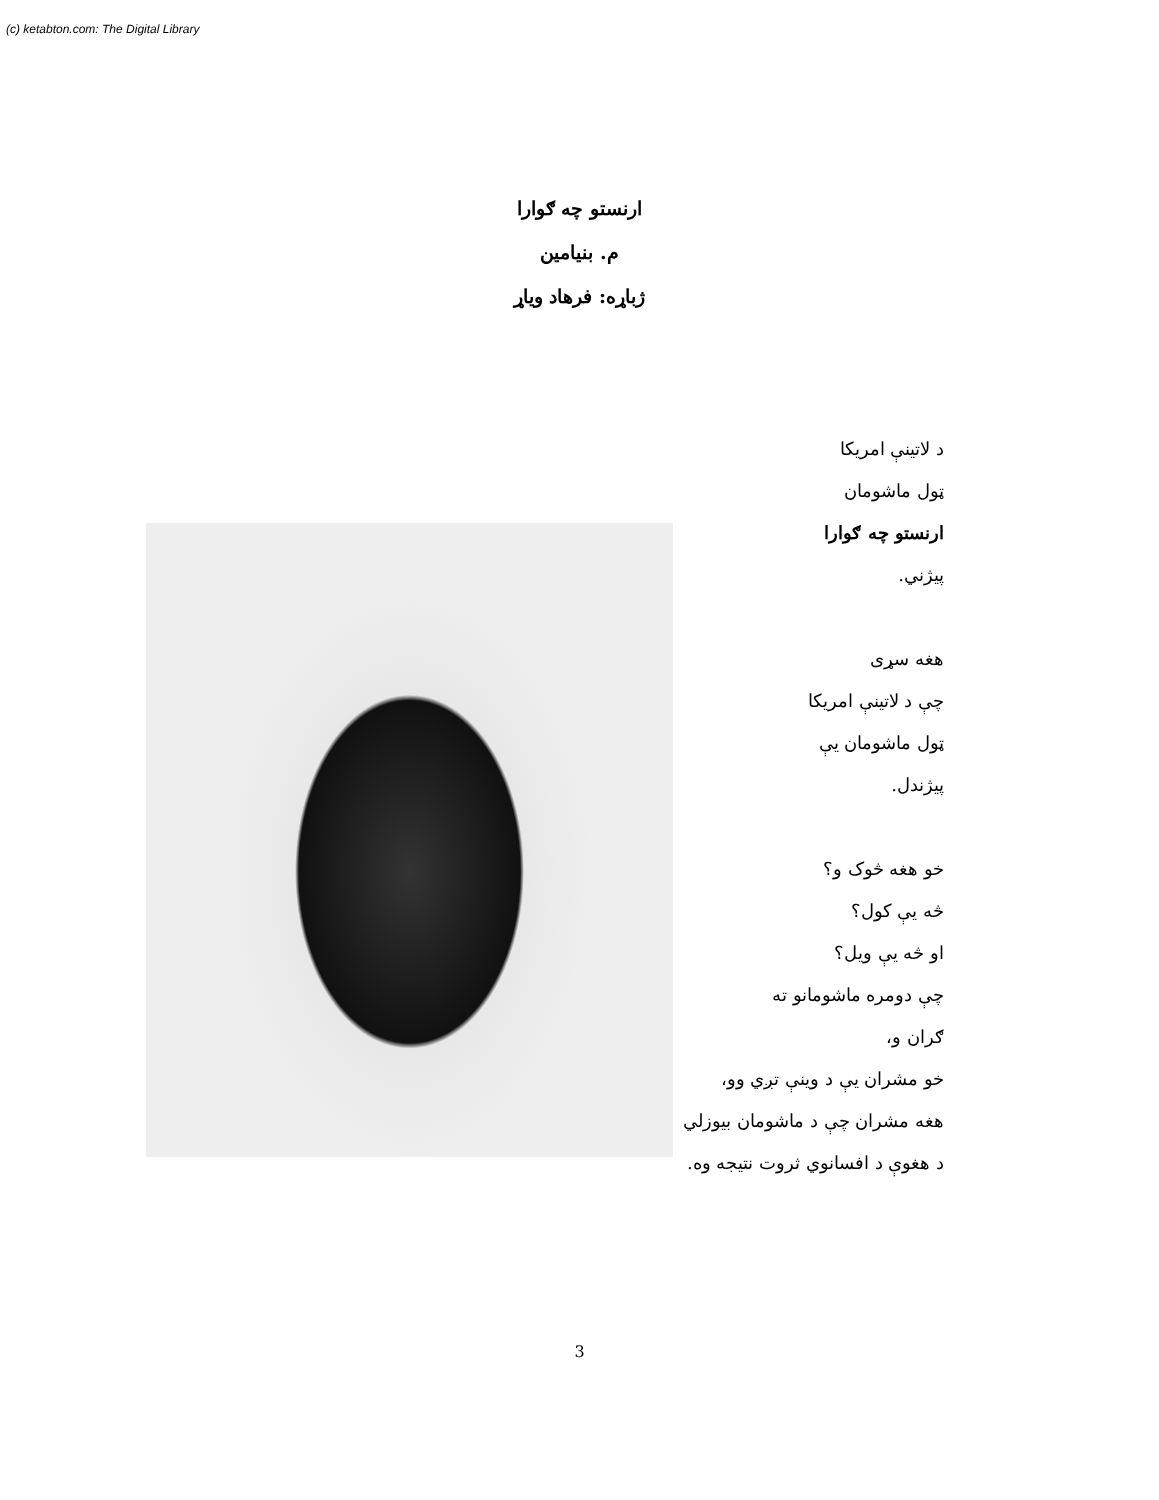(c) ketabton.com: The Digital Library
ارنستو چه ګوارا
م. بنيامين
ژباړه: فرهاد وياړ
د لاتينې امريکا
ټول ماشومان
ارنستو چه ګوارا
پيژني.
هغه سړی
چې د لاتينې امريکا
ټول ماشومان يې
پيژندل.
خو هغه څوک و؟
څه يې کول؟
او څه يې ويل؟
چې دومره ماشومانو ته
ګران و،
خو مشران يې د وينې تږي وو،
هغه مشران چې د ماشومان بيوزلي
د هغوې د افسانوي ثروت نتيجه وه.
3